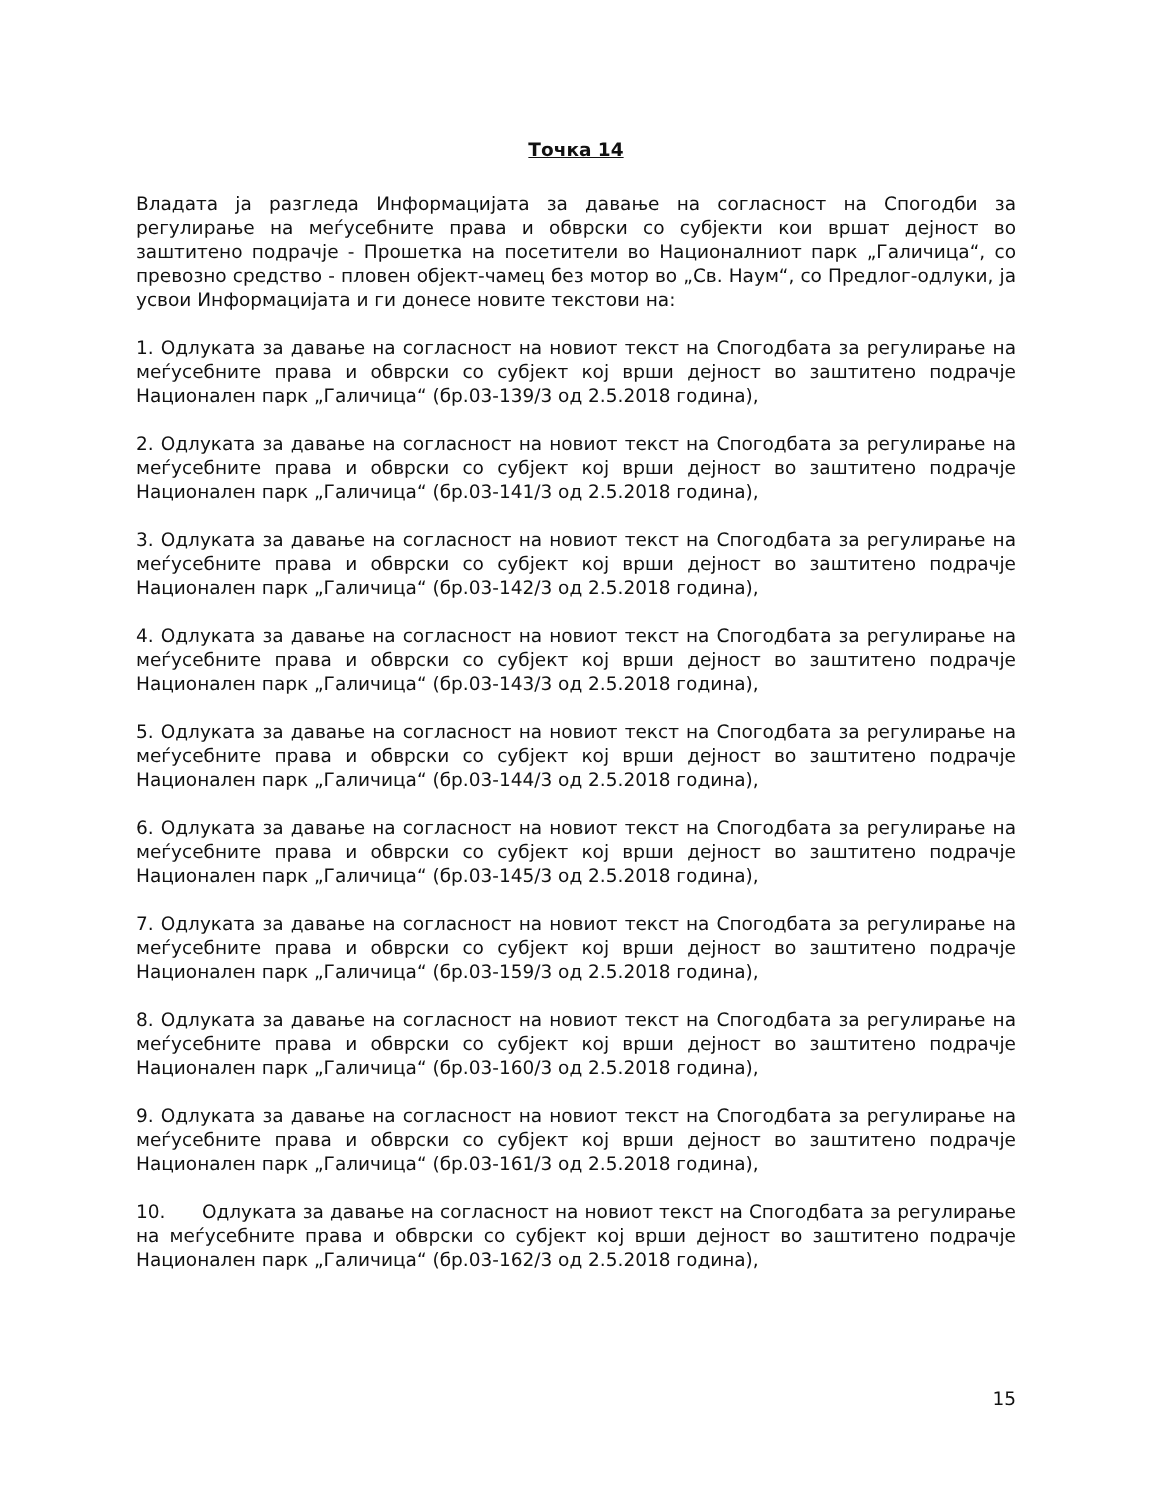Точка 14
Владата ја разгледа Информацијата за давање на согласност на Спогодби за регулирање на меѓусебните права и обврски со субјекти кои вршат дејност во заштитено подрачје - Прошетка на посетители во Националниот парк „Галичица“, со превозно средство - пловен објект-чамец без мотор во „Св. Наум“, со Предлог-одлуки, ја усвои Информацијата и ги донесе новите текстови на:
1. Одлуката за давање на согласност на новиот текст на Спогодбата за регулирање на меѓусебните права и обврски со субјект кој врши дејност во заштитено подрачје Национален парк „Галичица“ (бр.03-139/3 од 2.5.2018 година),
2. Одлуката за давање на согласност на новиот текст на Спогодбата за регулирање на меѓусебните права и обврски со субјект кој врши дејност во заштитено подрачје Национален парк „Галичица“ (бр.03-141/3 од 2.5.2018 година),
3. Одлуката за давање на согласност на новиот текст на Спогодбата за регулирање на меѓусебните права и обврски со субјект кој врши дејност во заштитено подрачје Национален парк „Галичица“ (бр.03-142/3 од 2.5.2018 година),
4. Одлуката за давање на согласност на новиот текст на Спогодбата за регулирање на меѓусебните права и обврски со субјект кој врши дејност во заштитено подрачје Национален парк „Галичица“ (бр.03-143/3 од 2.5.2018 година),
5. Одлуката за давање на согласност на новиот текст на Спогодбата за регулирање на меѓусебните права и обврски со субјект кој врши дејност во заштитено подрачје Национален парк „Галичица“ (бр.03-144/3 од 2.5.2018 година),
6. Одлуката за давање на согласност на новиот текст на Спогодбата за регулирање на меѓусебните права и обврски со субјект кој врши дејност во заштитено подрачје Национален парк „Галичица“ (бр.03-145/3 од 2.5.2018 година),
7. Одлуката за давање на согласност на новиот текст на Спогодбата за регулирање на меѓусебните права и обврски со субјект кој врши дејност во заштитено подрачје Национален парк „Галичица“ (бр.03-159/3 од 2.5.2018 година),
8. Одлуката за давање на согласност на новиот текст на Спогодбата за регулирање на меѓусебните права и обврски со субјект кој врши дејност во заштитено подрачје Национален парк „Галичица“ (бр.03-160/3 од 2.5.2018 година),
9. Одлуката за давање на согласност на новиот текст на Спогодбата за регулирање на меѓусебните права и обврски со субјект кој врши дејност во заштитено подрачје Национален парк „Галичица“ (бр.03-161/3 од 2.5.2018 година),
10. Одлуката за давање на согласност на новиот текст на Спогодбата за регулирање на меѓусебните права и обврски со субјект кој врши дејност во заштитено подрачје Национален парк „Галичица“ (бр.03-162/3 од 2.5.2018 година),
15